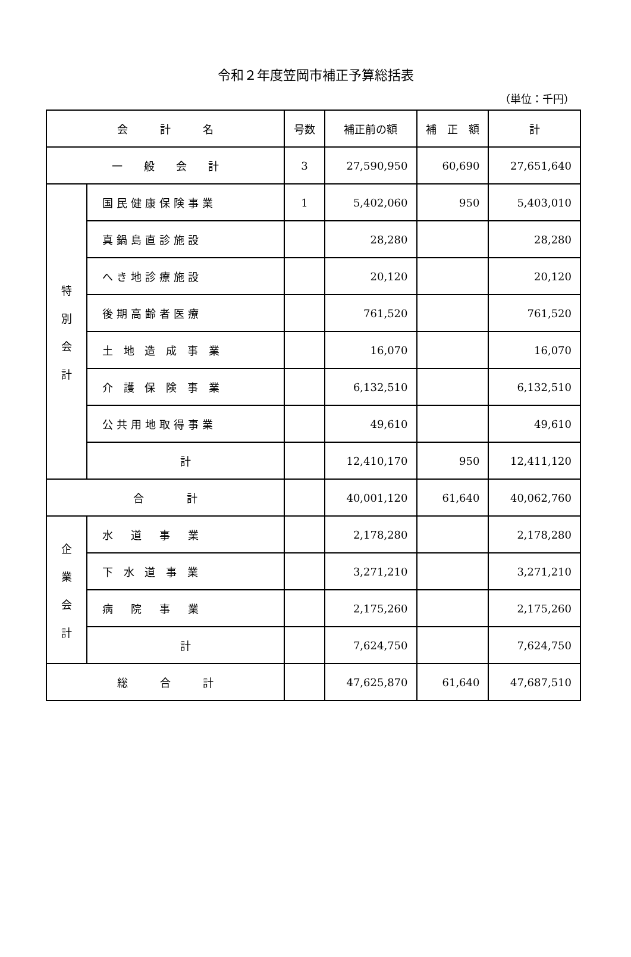令和２年度笠岡市補正予算総括表
（単位：千円）
| 会 計 名 | | 号数 | 補正前の額 | 補 正 額 | 計 |
| --- | --- | --- | --- | --- | --- |
| 一 般 会 計 | | 3 | 27,590,950 | 60,690 | 27,651,640 |
| 特 別 会 計 | 国民健康保険事業 | 1 | 5,402,060 | 950 | 5,403,010 |
| | 真鍋島直診施設 | | 28,280 | | 28,280 |
| | へき地診療施設 | | 20,120 | | 20,120 |
| | 後期高齢者医療 | | 761,520 | | 761,520 |
| | 土 地 造 成 事 業 | | 16,070 | | 16,070 |
| | 介 護 保 険 事 業 | | 6,132,510 | | 6,132,510 |
| | 公共用地取得事業 | | 49,610 | | 49,610 |
| | 計 | | 12,410,170 | 950 | 12,411,120 |
| 合 計 | | | 40,001,120 | 61,640 | 40,062,760 |
| 企 業 会 計 | 水 道 事 業 | | 2,178,280 | | 2,178,280 |
| | 下 水 道 事 業 | | 3,271,210 | | 3,271,210 |
| | 病 院 事 業 | | 2,175,260 | | 2,175,260 |
| | 計 | | 7,624,750 | | 7,624,750 |
| 総 合 計 | | | 47,625,870 | 61,640 | 47,687,510 |